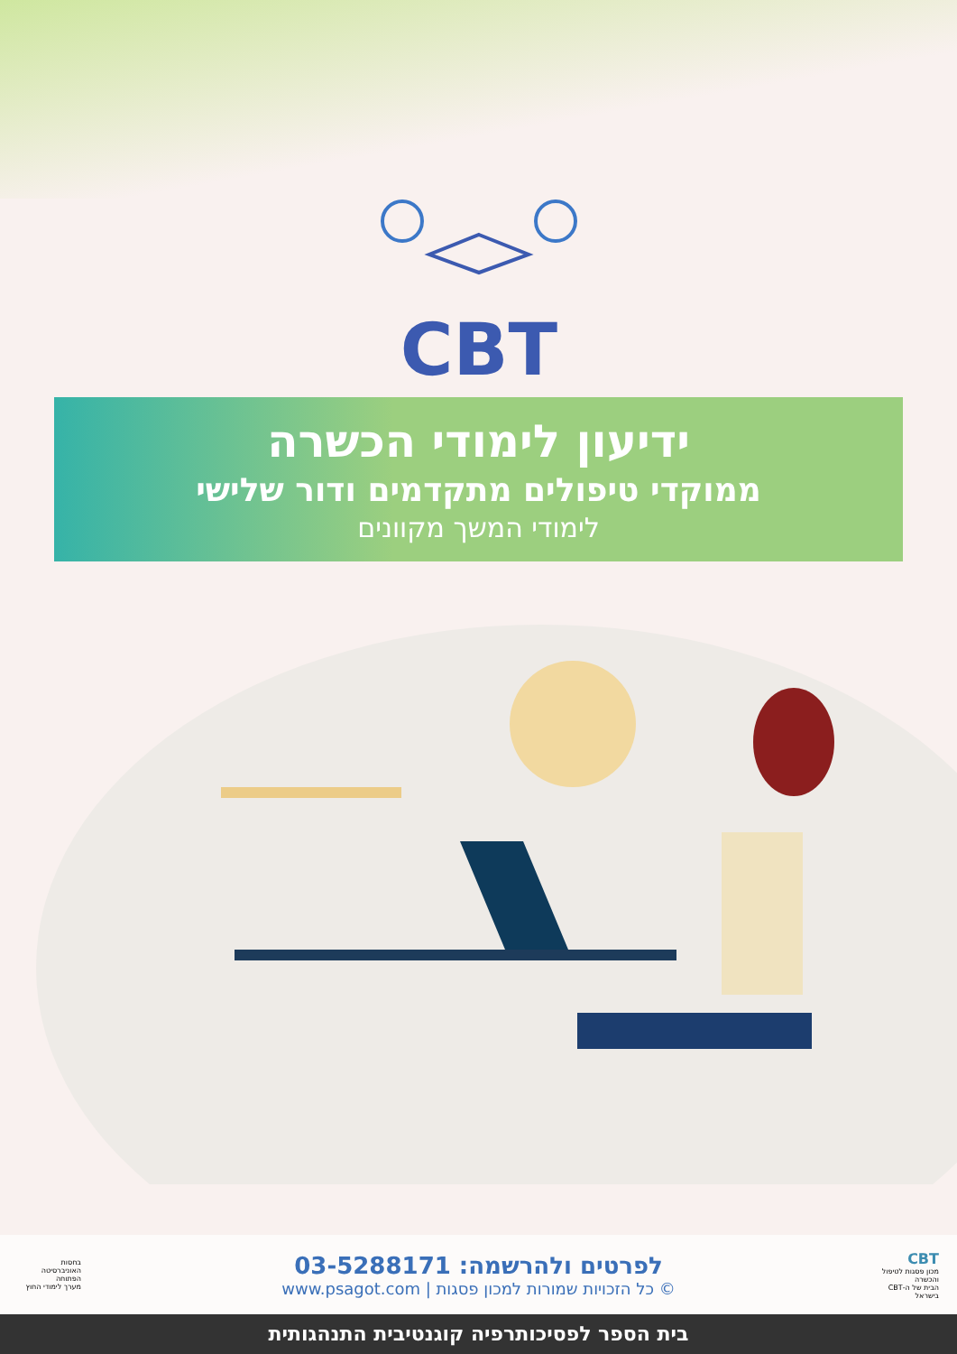CBT
ידיעון לימודי הכשרה
ממוקדי טיפולים מתקדמים ודור שלישי
לימודי המשך מקוונים
בחסות
האוניברסיטה הפתוחה
מערך לימודי החוץ
לפרטים ולהרשמה: 03-5288171
© כל הזכויות שמורות למכון פסגות | www.psagot.com
CBT
מכון פסגות לטיפול והכשרה
הבית של ה-CBT בישראל
בית הספר לפסיכותרפיה קוגנטיבית התנהגותית